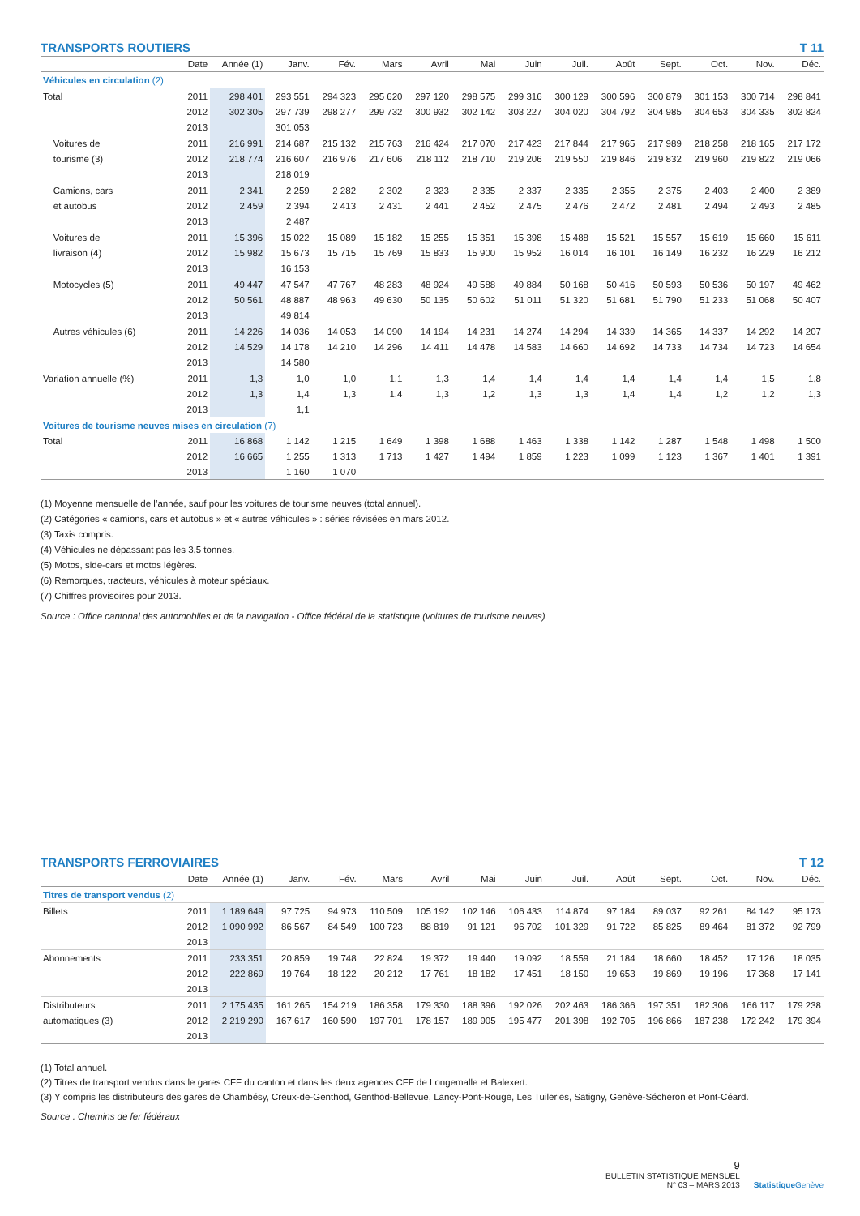TRANSPORTS ROUTIERS T 11
| | Date | Année (1) | Janv. | Fév. | Mars | Avril | Mai | Juin | Juil. | Août | Sept. | Oct. | Nov. | Déc. |
| --- | --- | --- | --- | --- | --- | --- | --- | --- | --- | --- | --- | --- | --- | --- |
| Véhicules en circulation (2) | | | | | | | | | | | | | | |
| Total | 2011 | 298 401 | 293 551 | 294 323 | 295 620 | 297 120 | 298 575 | 299 316 | 300 129 | 300 596 | 300 879 | 301 153 | 300 714 | 298 841 |
| | 2012 | 302 305 | 297 739 | 298 277 | 299 732 | 300 932 | 302 142 | 303 227 | 304 020 | 304 792 | 304 985 | 304 653 | 304 335 | 302 824 |
| | 2013 | | 301 053 | | | | | | | | | | | |
| Voitures de | 2011 | 216 991 | 214 687 | 215 132 | 215 763 | 216 424 | 217 070 | 217 423 | 217 844 | 217 965 | 217 989 | 218 258 | 218 165 | 217 172 |
| tourisme (3) | 2012 | 218 774 | 216 607 | 216 976 | 217 606 | 218 112 | 218 710 | 219 206 | 219 550 | 219 846 | 219 832 | 219 960 | 219 822 | 219 066 |
| | 2013 | | 218 019 | | | | | | | | | | | |
| Camions, cars | 2011 | 2 341 | 2 259 | 2 282 | 2 302 | 2 323 | 2 335 | 2 337 | 2 335 | 2 355 | 2 375 | 2 403 | 2 400 | 2 389 |
| et autobus | 2012 | 2 459 | 2 394 | 2 413 | 2 431 | 2 441 | 2 452 | 2 475 | 2 476 | 2 472 | 2 481 | 2 494 | 2 493 | 2 485 |
| | 2013 | | 2 487 | | | | | | | | | | | |
| Voitures de | 2011 | 15 396 | 15 022 | 15 089 | 15 182 | 15 255 | 15 351 | 15 398 | 15 488 | 15 521 | 15 557 | 15 619 | 15 660 | 15 611 |
| livraison (4) | 2012 | 15 982 | 15 673 | 15 715 | 15 769 | 15 833 | 15 900 | 15 952 | 16 014 | 16 101 | 16 149 | 16 232 | 16 229 | 16 212 |
| | 2013 | | 16 153 | | | | | | | | | | | |
| Motocycles (5) | 2011 | 49 447 | 47 547 | 47 767 | 48 283 | 48 924 | 49 588 | 49 884 | 50 168 | 50 416 | 50 593 | 50 536 | 50 197 | 49 462 |
| | 2012 | 50 561 | 48 887 | 48 963 | 49 630 | 50 135 | 50 602 | 51 011 | 51 320 | 51 681 | 51 790 | 51 233 | 51 068 | 50 407 |
| | 2013 | | 49 814 | | | | | | | | | | | |
| Autres véhicules (6) | 2011 | 14 226 | 14 036 | 14 053 | 14 090 | 14 194 | 14 231 | 14 274 | 14 294 | 14 339 | 14 365 | 14 337 | 14 292 | 14 207 |
| | 2012 | 14 529 | 14 178 | 14 210 | 14 296 | 14 411 | 14 478 | 14 583 | 14 660 | 14 692 | 14 733 | 14 734 | 14 723 | 14 654 |
| | 2013 | | 14 580 | | | | | | | | | | | |
| Variation annuelle (%) | 2011 | 1,3 | 1,0 | 1,0 | 1,1 | 1,3 | 1,4 | 1,4 | 1,4 | 1,4 | 1,4 | 1,4 | 1,5 | 1,8 |
| | 2012 | 1,3 | 1,4 | 1,3 | 1,4 | 1,3 | 1,2 | 1,3 | 1,3 | 1,4 | 1,4 | 1,2 | 1,2 | 1,3 |
| | 2013 | | 1,1 | | | | | | | | | | | |
| Voitures de tourisme neuves mises en circulation (7) | | | | | | | | | | | | | | |
| Total | 2011 | 16 868 | 1 142 | 1 215 | 1 649 | 1 398 | 1 688 | 1 463 | 1 338 | 1 142 | 1 287 | 1 548 | 1 498 | 1 500 |
| | 2012 | 16 665 | 1 255 | 1 313 | 1 713 | 1 427 | 1 494 | 1 859 | 1 223 | 1 099 | 1 123 | 1 367 | 1 401 | 1 391 |
| | 2013 | | 1 160 | 1 070 | | | | | | | | | | |
(1) Moyenne mensuelle de l’année, sauf pour les voitures de tourisme neuves (total annuel).
(2) Catégories « camions, cars et autobus » et « autres véhicules » : séries révisées en mars 2012.
(3) Taxis compris.
(4) Véhicules ne dépassant pas les 3,5 tonnes.
(5) Motos, side-cars et motos légères.
(6) Remorques, tracteurs, véhicules à moteur spéciaux.
(7) Chiffres provisoires pour 2013.
Source : Office cantonal des automobiles et de la navigation - Office fédéral de la statistique (voitures de tourisme neuves)
TRANSPORTS FERROVIAIRES T 12
| | Date | Année (1) | Janv. | Fév. | Mars | Avril | Mai | Juin | Juil. | Août | Sept. | Oct. | Nov. | Déc. |
| --- | --- | --- | --- | --- | --- | --- | --- | --- | --- | --- | --- | --- | --- | --- |
| Titres de transport vendus (2) | | | | | | | | | | | | | | |
| Billets | 2011 | 1 189 649 | 97 725 | 94 973 | 110 509 | 105 192 | 102 146 | 106 433 | 114 874 | 97 184 | 89 037 | 92 261 | 84 142 | 95 173 |
| | 2012 | 1 090 992 | 86 567 | 84 549 | 100 723 | 88 819 | 91 121 | 96 702 | 101 329 | 91 722 | 85 825 | 89 464 | 81 372 | 92 799 |
| | 2013 | | | | | | | | | | | | | |
| Abonnements | 2011 | 233 351 | 20 859 | 19 748 | 22 824 | 19 372 | 19 440 | 19 092 | 18 559 | 21 184 | 18 660 | 18 452 | 17 126 | 18 035 |
| | 2012 | 222 869 | 19 764 | 18 122 | 20 212 | 17 761 | 18 182 | 17 451 | 18 150 | 19 653 | 19 869 | 19 196 | 17 368 | 17 141 |
| | 2013 | | | | | | | | | | | | | |
| Distributeurs | 2011 | 2 175 435 | 161 265 | 154 219 | 186 358 | 179 330 | 188 396 | 192 026 | 202 463 | 186 366 | 197 351 | 182 306 | 166 117 | 179 238 |
| automatiques (3) | 2012 | 2 219 290 | 167 617 | 160 590 | 197 701 | 178 157 | 189 905 | 195 477 | 201 398 | 192 705 | 196 866 | 187 238 | 172 242 | 179 394 |
| | 2013 | | | | | | | | | | | | | |
(1) Total annuel.
(2) Titres de transport vendus dans le gares CFF du canton et dans les deux agences CFF de Longemalle et Balexert.
(3) Y compris les distributeurs des gares de Chambésy, Creux-de-Genthod, Genthod-Bellevue, Lancy-Pont-Rouge, Les Tuileries, Satigny, Genève-Sécheron et Pont-Céard.
Source : Chemins de fer fédéraux
9
BULLETIN STATISTIQUE MENSUEL
N° 03 – MARS 2013
Statistique Genève